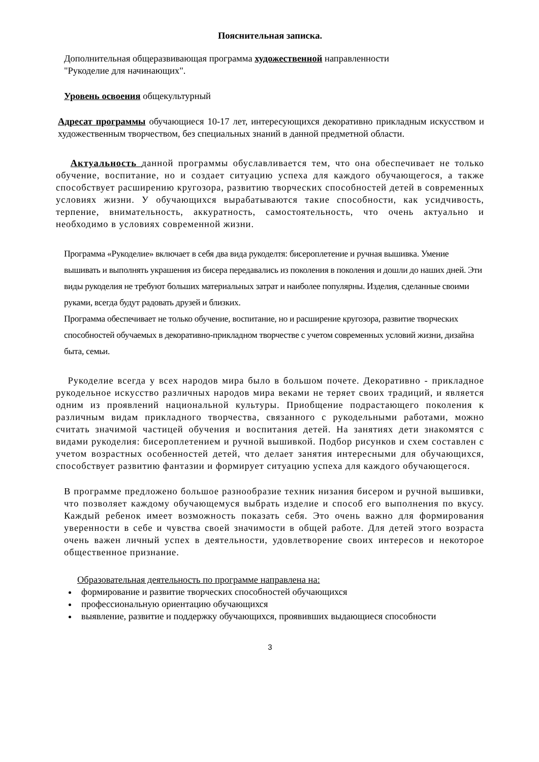Пояснительная записка.
Дополнительная общеразвивающая программа художественной направленности
"Рукоделие для начинающих".
Уровень освоения общекультурный
Адресат программы обучающиеся 10-17 лет, интересующихся декоративно прикладным искусством и художественным творчеством, без специальных знаний в данной предметной области.
Актуальность данной программы обуславливается тем, что она обеспечивает не только обучение, воспитание, но и создает ситуацию успеха для каждого обучающегося, а также способствует расширению кругозора, развитию творческих способностей детей в современных условиях жизни. У обучающихся вырабатываются такие способности, как усидчивость, терпение, внимательность, аккуратность, самостоятельность, что очень актуально и необходимо в условиях современной жизни.
Программа «Рукоделие» включает в себя два вида рукоделтя: бисероплетение и ручная вышивка. Умение вышивать и выполнять украшения из бисера передавались из поколения в поколения и дошли до наших дней. Эти виды рукоделия не требуют больших материальных затрат и наиболее популярны. Изделия, сделанные своими руками, всегда будут радовать друзей и близких.
Программа обеспечивает не только обучение, воспитание, но и расширение кругозора, развитие творческих способностей обучаемых в декоративно-прикладном творчестве с учетом современных условий жизни, дизайна быта, семьи.
Рукоделие всегда у всех народов мира было в большом почете. Декоративно - прикладное рукодельное искусство различных народов мира веками не теряет своих традиций, и является одним из проявлений национальной культуры. Приобщение подрастающего поколения к различным видам прикладного творчества, связанного с рукодельными работами, можно считать значимой частицей обучения и воспитания детей. На занятиях дети знакомятся с видами рукоделия: бисероплетением и ручной вышивкой. Подбор рисунков и схем составлен с учетом возрастных особенностей детей, что делает занятия интересными для обучающихся, способствует развитию фантазии и формирует ситуацию успеха для каждого обучающегося.
В программе предложено большое разнообразие техник низания бисером и ручной вышивки, что позволяет каждому обучающемуся выбрать изделие и способ его выполнения по вкусу. Каждый ребенок имеет возможность показать себя. Это очень важно для формирования уверенности в себе и чувства своей значимости в общей работе. Для детей этого возраста очень важен личный успех в деятельности, удовлетворение своих интересов и некоторое общественное признание.
Образовательная деятельность по программе направлена на:
формирование и развитие творческих способностей обучающихся
профессиональную ориентацию обучающихся
выявление, развитие и поддержку обучающихся, проявивших выдающиеся способности
3